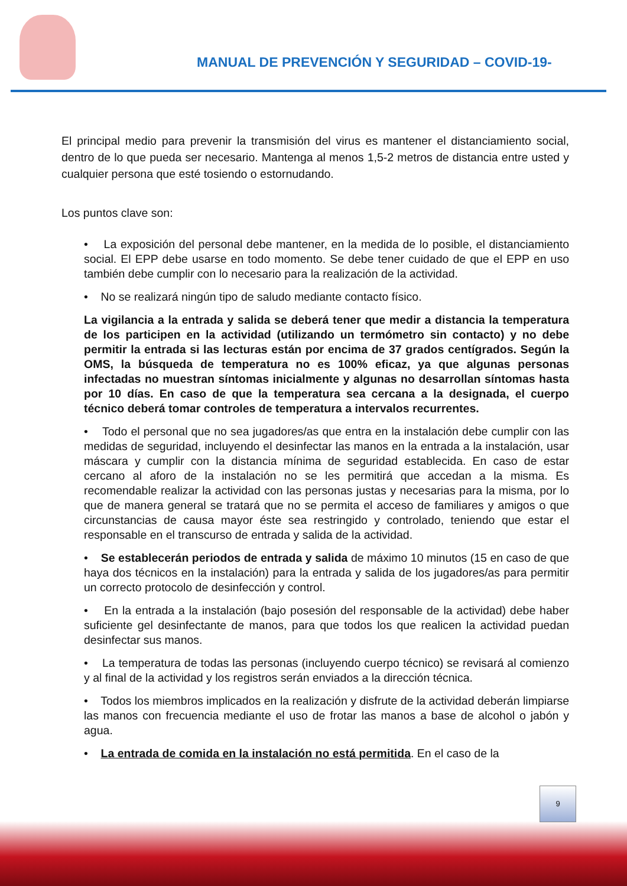MANUAL DE PREVENCIÓN Y SEGURIDAD – COVID-19-
El principal medio para prevenir la transmisión del virus es mantener el distanciamiento social, dentro de lo que pueda ser necesario. Mantenga al menos 1,5-2 metros de distancia entre usted y cualquier persona que esté tosiendo o estornudando.
Los puntos clave son:
• La exposición del personal debe mantener, en la medida de lo posible, el distanciamiento social. El EPP debe usarse en todo momento. Se debe tener cuidado de que el EPP en uso también debe cumplir con lo necesario para la realización de la actividad.
• No se realizará ningún tipo de saludo mediante contacto físico.
La vigilancia a la entrada y salida se deberá tener que medir a distancia la temperatura de los participen en la actividad (utilizando un termómetro sin contacto) y no debe permitir la entrada si las lecturas están por encima de 37 grados centígrados. Según la OMS, la búsqueda de temperatura no es 100% eficaz, ya que algunas personas infectadas no muestran síntomas inicialmente y algunas no desarrollan síntomas hasta por 10 días. En caso de que la temperatura sea cercana a la designada, el cuerpo técnico deberá tomar controles de temperatura a intervalos recurrentes.
• Todo el personal que no sea jugadores/as que entra en la instalación debe cumplir con las medidas de seguridad, incluyendo el desinfectar las manos en la entrada a la instalación, usar máscara y cumplir con la distancia mínima de seguridad establecida. En caso de estar cercano al aforo de la instalación no se les permitirá que accedan a la misma. Es recomendable realizar la actividad con las personas justas y necesarias para la misma, por lo que de manera general se tratará que no se permita el acceso de familiares y amigos o que circunstancias de causa mayor éste sea restringido y controlado, teniendo que estar el responsable en el transcurso de entrada y salida de la actividad.
• Se establecerán periodos de entrada y salida de máximo 10 minutos (15 en caso de que haya dos técnicos en la instalación) para la entrada y salida de los jugadores/as para permitir un correcto protocolo de desinfección y control.
• En la entrada a la instalación (bajo posesión del responsable de la actividad) debe haber suficiente gel desinfectante de manos, para que todos los que realicen la actividad puedan desinfectar sus manos.
• La temperatura de todas las personas (incluyendo cuerpo técnico) se revisará al comienzo y al final de la actividad y los registros serán enviados a la dirección técnica.
• Todos los miembros implicados en la realización y disfrute de la actividad deberán limpiarse las manos con frecuencia mediante el uso de frotar las manos a base de alcohol o jabón y agua.
• La entrada de comida en la instalación no está permitida. En el caso de la
9